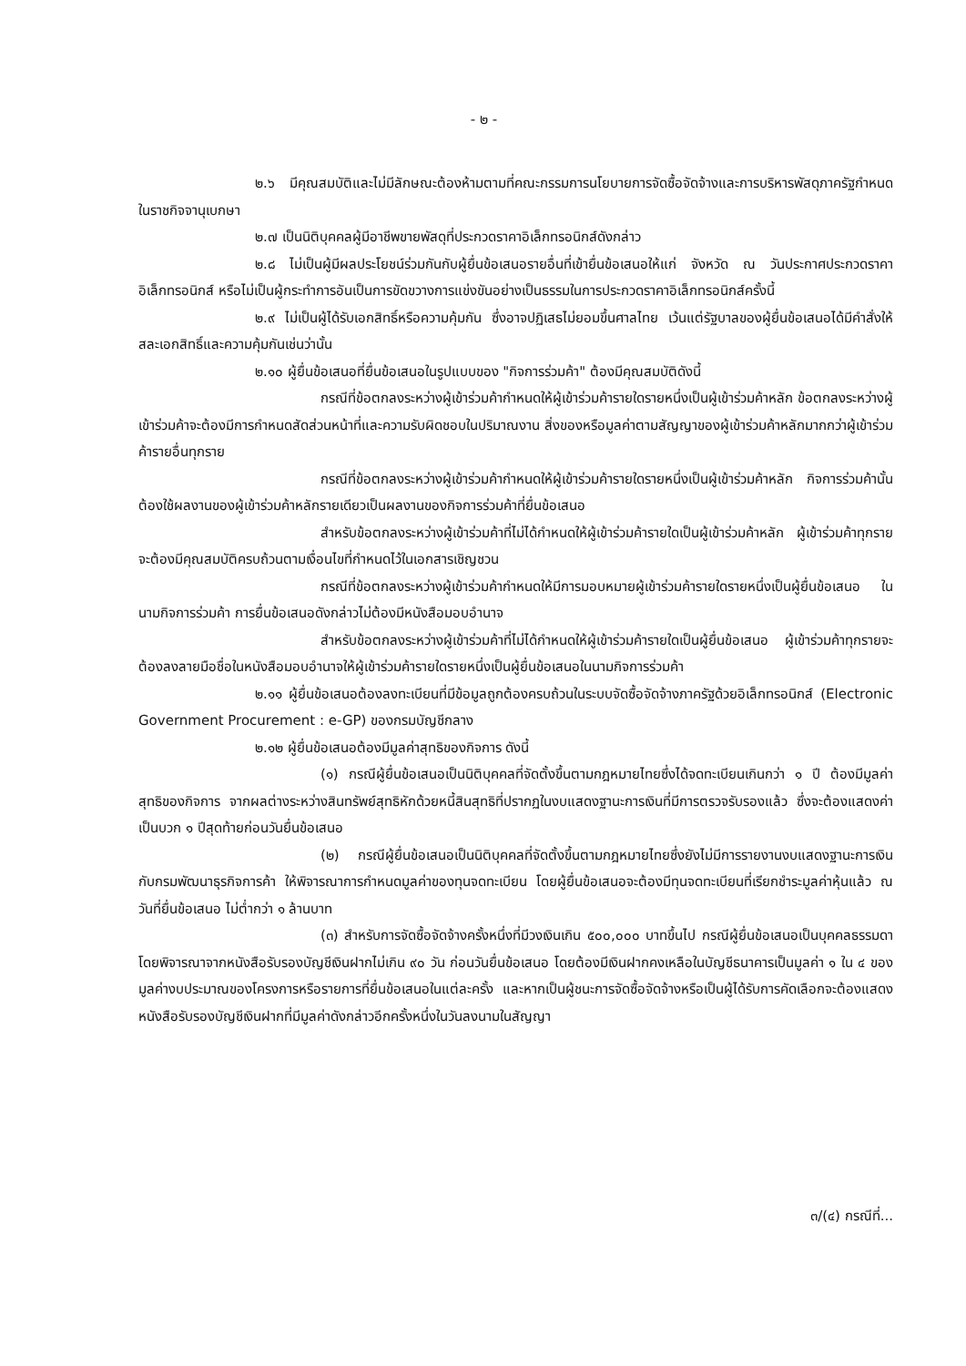- ๒ -
๒.๖ มีคุณสมบัติและไม่มีลักษณะต้องห้ามตามที่คณะกรรมการนโยบายการจัดซื้อจัดจ้างและการบริหารพัสดุภาครัฐกำหนดในราชกิจจานุเบกษา
๒.๗ เป็นนิติบุคคลผู้มีอาชีพขายพัสดุที่ประกวดราคาอิเล็กทรอนิกส์ดังกล่าว
๒.๘ ไม่เป็นผู้มีผลประโยชน์ร่วมกันกับผู้ยื่นข้อเสนอรายอื่นที่เข้ายื่นข้อเสนอให้แก่ จังหวัด ณ วันประกาศประกวดราคาอิเล็กทรอนิกส์ หรือไม่เป็นผู้กระทำการอันเป็นการขัดขวางการแข่งขันอย่างเป็นธรรมในการประกวดราคาอิเล็กทรอนิกส์ครั้งนี้
๒.๙ ไม่เป็นผู้ได้รับเอกสิทธิ์หรือความคุ้มกัน ซึ่งอาจปฏิเสธไม่ยอมขึ้นศาลไทย เว้นแต่รัฐบาลของผู้ยื่นข้อเสนอได้มีคำสั่งให้สละเอกสิทธิ์และความคุ้มกันเช่นว่านั้น
๒.๑๐ ผู้ยื่นข้อเสนอที่ยื่นข้อเสนอในรูปแบบของ "กิจการร่วมค้า" ต้องมีคุณสมบัติดังนี้
กรณีที่ข้อตกลงระหว่างผู้เข้าร่วมค้ากำหนดให้ผู้เข้าร่วมค้ารายใดรายหนึ่งเป็นผู้เข้าร่วมค้าหลัก ข้อตกลงระหว่างผู้เข้าร่วมค้าจะต้องมีการกำหนดสัดส่วนหน้าที่และความรับผิดชอบในปริมาณงาน สิ่งของหรือมูลค่าตามสัญญาของผู้เข้าร่วมค้าหลักมากกว่าผู้เข้าร่วมค้ารายอื่นทุกราย
กรณีที่ข้อตกลงระหว่างผู้เข้าร่วมค้ากำหนดให้ผู้เข้าร่วมค้ารายใดรายหนึ่งเป็นผู้เข้าร่วมค้าหลัก กิจการร่วมค้านั้นต้องใช้ผลงานของผู้เข้าร่วมค้าหลักรายเดียวเป็นผลงานของกิจการร่วมค้าที่ยื่นข้อเสนอ
สำหรับข้อตกลงระหว่างผู้เข้าร่วมค้าที่ไม่ได้กำหนดให้ผู้เข้าร่วมค้ารายใดเป็นผู้เข้าร่วมค้าหลัก ผู้เข้าร่วมค้าทุกรายจะต้องมีคุณสมบัติครบถ้วนตามเงื่อนไขที่กำหนดไว้ในเอกสารเชิญชวน
กรณีที่ข้อตกลงระหว่างผู้เข้าร่วมค้ากำหนดให้มีการมอบหมายผู้เข้าร่วมค้ารายใดรายหนึ่งเป็นผู้ยื่นข้อเสนอ ในนามกิจการร่วมค้า การยื่นข้อเสนอดังกล่าวไม่ต้องมีหนังสือมอบอำนาจ
สำหรับข้อตกลงระหว่างผู้เข้าร่วมค้าที่ไม่ได้กำหนดให้ผู้เข้าร่วมค้ารายใดเป็นผู้ยื่นข้อเสนอ ผู้เข้าร่วมค้าทุกรายจะต้องลงลายมือชื่อในหนังสือมอบอำนาจให้ผู้เข้าร่วมค้ารายใดรายหนึ่งเป็นผู้ยื่นข้อเสนอในนามกิจการร่วมค้า
๒.๑๑ ผู้ยื่นข้อเสนอต้องลงทะเบียนที่มีข้อมูลถูกต้องครบถ้วนในระบบจัดซื้อจัดจ้างภาครัฐด้วยอิเล็กทรอนิกส์ (Electronic Government Procurement : e-GP) ของกรมบัญชีกลาง
๒.๑๒ ผู้ยื่นข้อเสนอต้องมีมูลค่าสุทธิของกิจการ ดังนี้
(๑) กรณีผู้ยื่นข้อเสนอเป็นนิติบุคคลที่จัดตั้งขึ้นตามกฎหมายไทยซึ่งได้จดทะเบียนเกินกว่า ๑ ปี ต้องมีมูลค่าสุทธิของกิจการ จากผลต่างระหว่างสินทรัพย์สุทธิหักด้วยหนี้สินสุทธิที่ปรากฏในงบแสดงฐานะการเงินที่มีการตรวจรับรองแล้ว ซึ่งจะต้องแสดงค่าเป็นบวก ๑ ปีสุดท้ายก่อนวันยื่นข้อเสนอ
(๒) กรณีผู้ยื่นข้อเสนอเป็นนิติบุคคลที่จัดตั้งขึ้นตามกฎหมายไทยซึ่งยังไม่มีการรายงานงบแสดงฐานะการเงินกับกรมพัฒนาธุรกิจการค้า ให้พิจารณาการกำหนดมูลค่าของทุนจดทะเบียน โดยผู้ยื่นข้อเสนอจะต้องมีทุนจดทะเบียนที่เรียกชำระมูลค่าหุ้นแล้ว ณ วันที่ยื่นข้อเสนอ ไม่ต่ำกว่า ๑ ล้านบาท
(๓) สำหรับการจัดซื้อจัดจ้างครั้งหนึ่งที่มีวงเงินเกิน ๕๐๐,๐๐๐ บาทขึ้นไป กรณีผู้ยื่นข้อเสนอเป็นบุคคลธรรมดา โดยพิจารณาจากหนังสือรับรองบัญชีเงินฝากไม่เกิน ๙๐ วัน ก่อนวันยื่นข้อเสนอ โดยต้องมีเงินฝากคงเหลือในบัญชีธนาคารเป็นมูลค่า ๑ ใน ๔ ของมูลค่างบประมาณของโครงการหรือรายการที่ยื่นข้อเสนอในแต่ละครั้ง และหากเป็นผู้ชนะการจัดซื้อจัดจ้างหรือเป็นผู้ได้รับการคัดเลือกจะต้องแสดงหนังสือรับรองบัญชีเงินฝากที่มีมูลค่าดังกล่าวอีกครั้งหนึ่งในวันลงนามในสัญญา
๓/(๔) กรณีที่...